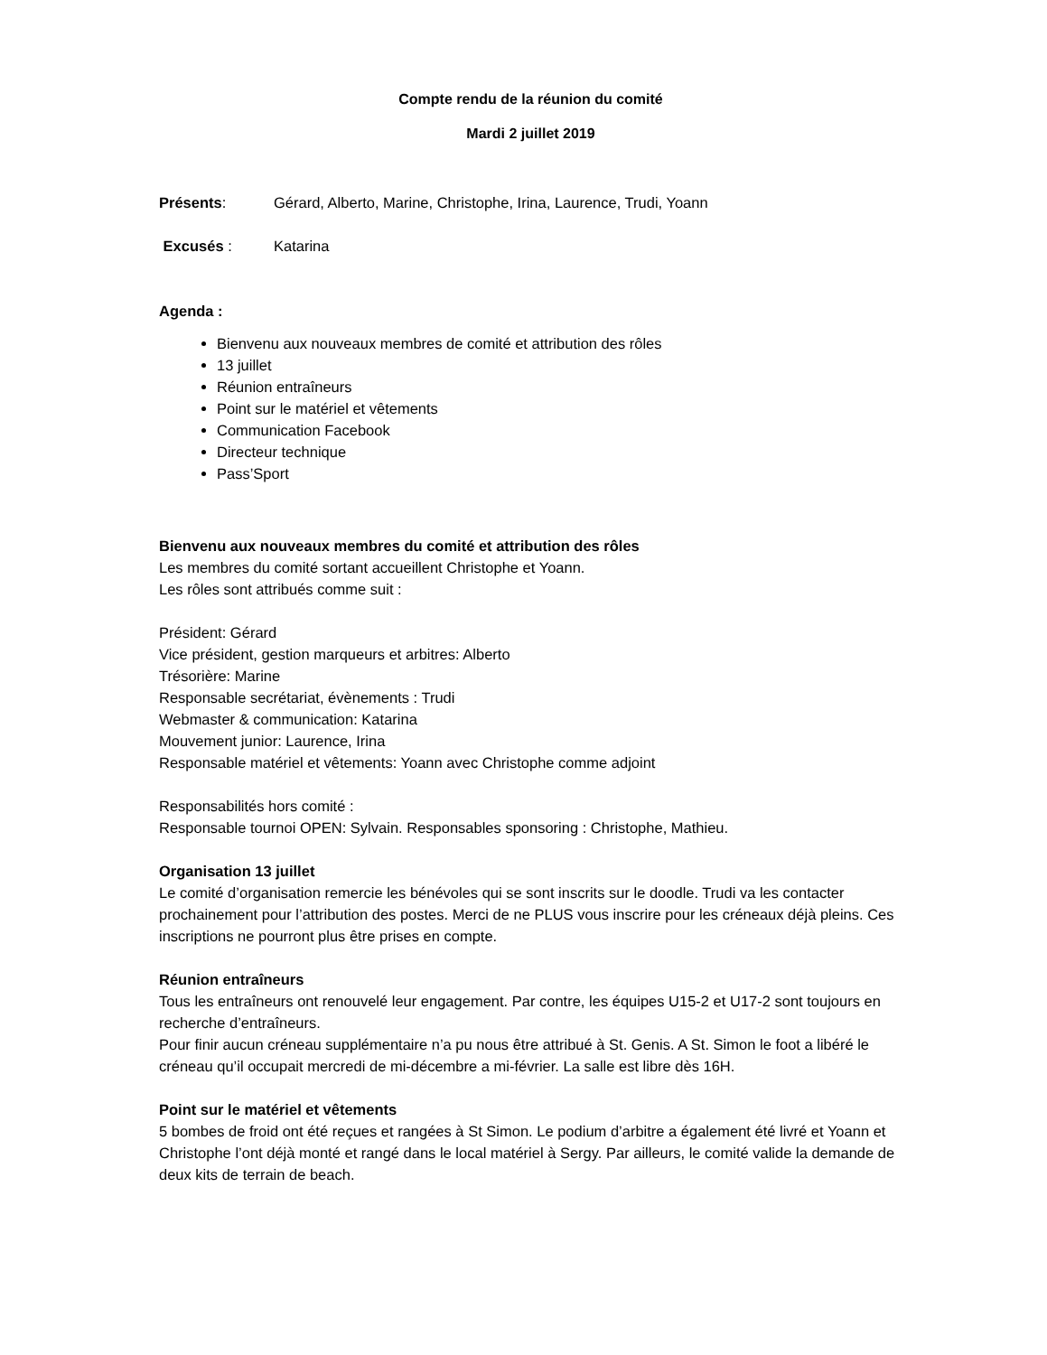Compte rendu de la réunion du comité
Mardi 2 juillet 2019
Présents: Gérard, Alberto, Marine, Christophe, Irina, Laurence, Trudi, Yoann
Excusés : Katarina
Agenda :
Bienvenu aux nouveaux membres de comité et attribution des rôles
13 juillet
Réunion entraîneurs
Point sur le matériel et vêtements
Communication Facebook
Directeur technique
Pass’Sport
Bienvenu aux nouveaux membres du comité et attribution des rôles
Les membres du comité sortant accueillent Christophe et Yoann.
Les rôles sont attribués comme suit :
Président: Gérard
Vice président, gestion marqueurs et arbitres: Alberto
Trésorière: Marine
Responsable secrétariat, évènements : Trudi
Webmaster & communication: Katarina
Mouvement junior: Laurence, Irina
Responsable matériel et vêtements: Yoann avec Christophe comme adjoint
Responsabilités hors comité :
Responsable tournoi OPEN: Sylvain. Responsables sponsoring : Christophe, Mathieu.
Organisation 13 juillet
Le comité d’organisation remercie les bénévoles qui se sont inscrits sur le doodle. Trudi va les contacter prochainement pour l’attribution des postes. Merci de ne PLUS vous inscrire pour les créneaux déjà pleins. Ces inscriptions ne pourront plus être prises en compte.
Réunion entraîneurs
Tous les entraîneurs ont renouvelé leur engagement. Par contre, les équipes U15-2 et U17-2 sont toujours en recherche d’entraîneurs.
Pour finir aucun créneau supplémentaire n’a pu nous être attribué à St. Genis. A St. Simon le foot a libéré le créneau qu’il occupait mercredi de mi-décembre a mi-février. La salle est libre dès 16H.
Point sur le matériel et vêtements
5 bombes de froid ont été reçues et rangées à St Simon. Le podium d’arbitre a également été livré et Yoann et Christophe l’ont déjà monté et rangé dans le local matériel à Sergy. Par ailleurs, le comité valide la demande de deux kits de terrain de beach.